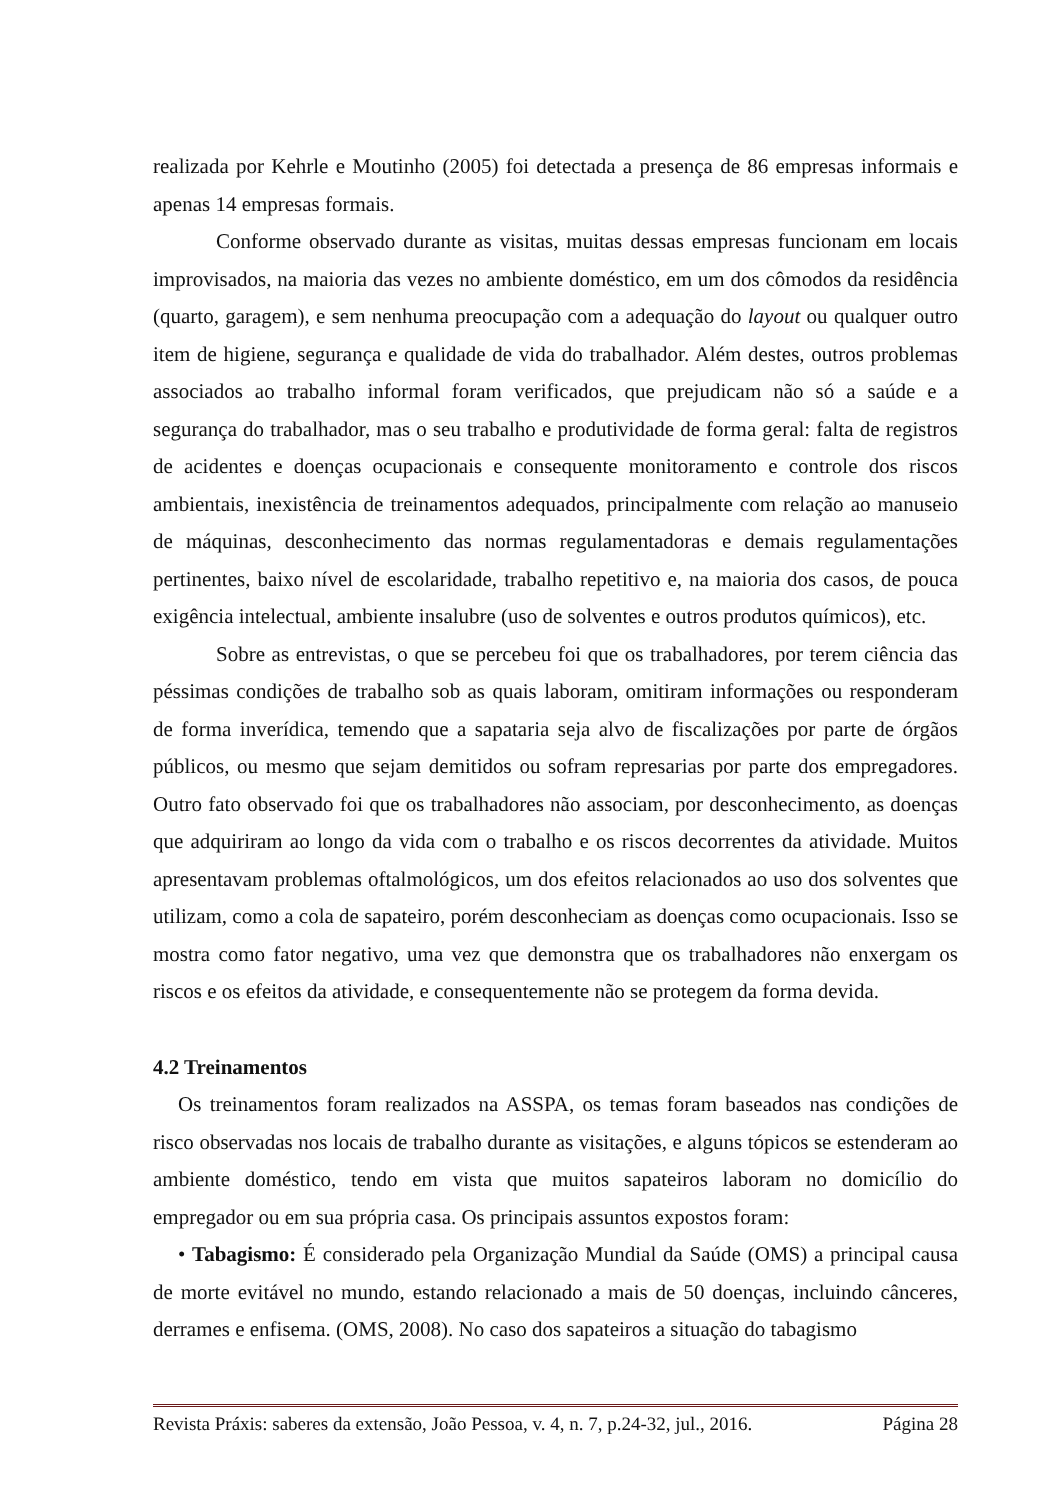realizada por Kehrle e Moutinho (2005) foi detectada a presença de 86 empresas informais e apenas 14 empresas formais.
Conforme observado durante as visitas, muitas dessas empresas funcionam em locais improvisados, na maioria das vezes no ambiente doméstico, em um dos cômodos da residência (quarto, garagem), e sem nenhuma preocupação com a adequação do layout ou qualquer outro item de higiene, segurança e qualidade de vida do trabalhador. Além destes, outros problemas associados ao trabalho informal foram verificados, que prejudicam não só a saúde e a segurança do trabalhador, mas o seu trabalho e produtividade de forma geral: falta de registros de acidentes e doenças ocupacionais e consequente monitoramento e controle dos riscos ambientais, inexistência de treinamentos adequados, principalmente com relação ao manuseio de máquinas, desconhecimento das normas regulamentadoras e demais regulamentações pertinentes, baixo nível de escolaridade, trabalho repetitivo e, na maioria dos casos, de pouca exigência intelectual, ambiente insalubre (uso de solventes e outros produtos químicos), etc.
Sobre as entrevistas, o que se percebeu foi que os trabalhadores, por terem ciência das péssimas condições de trabalho sob as quais laboram, omitiram informações ou responderam de forma inverídica, temendo que a sapataria seja alvo de fiscalizações por parte de órgãos públicos, ou mesmo que sejam demitidos ou sofram represarias por parte dos empregadores. Outro fato observado foi que os trabalhadores não associam, por desconhecimento, as doenças que adquiriram ao longo da vida com o trabalho e os riscos decorrentes da atividade. Muitos apresentavam problemas oftalmológicos, um dos efeitos relacionados ao uso dos solventes que utilizam, como a cola de sapateiro, porém desconheciam as doenças como ocupacionais. Isso se mostra como fator negativo, uma vez que demonstra que os trabalhadores não enxergam os riscos e os efeitos da atividade, e consequentemente não se protegem da forma devida.
4.2 Treinamentos
Os treinamentos foram realizados na ASSPA, os temas foram baseados nas condições de risco observadas nos locais de trabalho durante as visitações, e alguns tópicos se estenderam ao ambiente doméstico, tendo em vista que muitos sapateiros laboram no domicílio do empregador ou em sua própria casa. Os principais assuntos expostos foram:
• Tabagismo: É considerado pela Organização Mundial da Saúde (OMS) a principal causa de morte evitável no mundo, estando relacionado a mais de 50 doenças, incluindo cânceres, derrames e enfisema. (OMS, 2008). No caso dos sapateiros a situação do tabagismo
Revista Práxis: saberes da extensão, João Pessoa, v. 4, n. 7, p.24-32, jul., 2016. Página 28